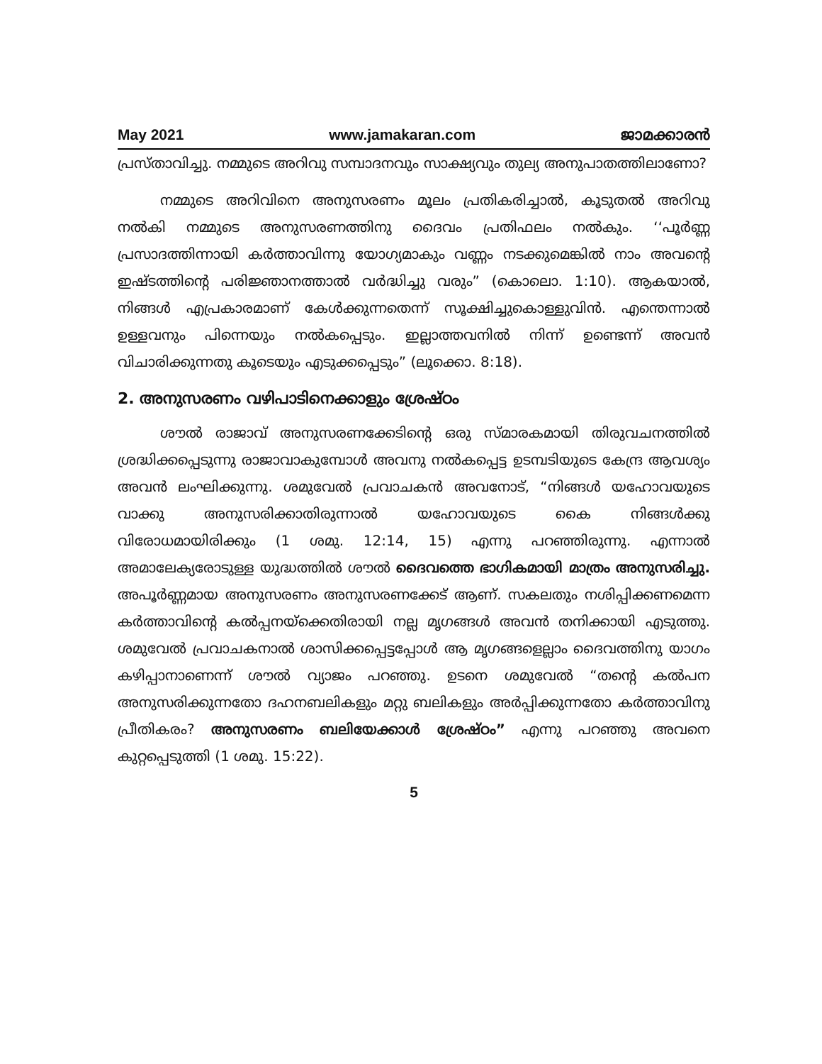May 2021 www.jamakaran.com ജാമക്കാരൻ
പ്രസ്താവിച്ചു. നമ്മുടെ അറിവു സമ്പാദനവും സാക്ഷ്യവും തുല്യ അനുപാതത്തിലാണോ?
നമ്മുടെ അറിവിനെ അനുസരണം മൂലം പ്രതികരിച്ചാൽ, കൂടുതൽ അറിവു നൽകി നമ്മുടെ അനുസരണത്തിനു ദൈവം പ്രതിഫലം നൽകും. ‘‘പൂർണ്ണ പ്രസാദത്തിന്നായി കർത്താവിന്നു യോഗ്യമാകും വണ്ണം നടക്കുമെങ്കിൽ നാം അവന്റെ ഇഷ്ടത്തിന്റെ പരിജ്ഞാനത്താൽ വർദ്ധിച്ചു വരും” (കൊലൊ. 1:10). ആകയാൽ, നിങ്ങൾ എപ്രകാരമാണ് കേൾക്കുന്നതെന്ന് സൂക്ഷിച്ചുകൊള്ളുവിൻ. എന്തെന്നാൽ ഉള്ളവനും പിന്നെയും നൽകപ്പെടും. ഇല്ലാത്തവനിൽ നിന്ന് ഉണ്ടെന്ന് അവൻ വിചാരിക്കുന്നതു കൂടെയും എടുക്കപ്പെടും” (ലൂക്കൊ. 8:18).
2. അനുസരണം വഴിപാടിനെക്കാളും ശ്രേഷ്ഠം
ശൗൽ രാജാവ് അനുസരണക്കേടിന്റെ ഒരു സ്മാരകമായി തിരുവചനത്തിൽ ശ്രദ്ധിക്കപ്പെടുന്നു രാജാവാകുമ്പോൾ അവനു നൽകപ്പെട്ട ഉടമ്പടിയുടെ കേന്ദ്ര ആവശ്യം അവൻ ലംഘിക്കുന്നു. ശമുവേൽ പ്രവാചകൻ അവനോട്, “നിങ്ങൾ യഹോവയുടെ വാക്കു അനുസരിക്കാതിരുന്നാൽ യഹോവയുടെ കൈ നിങ്ങൾക്കു വിരോധമായിരിക്കും (1 ശമു. 12:14, 15) എന്നു പറഞ്ഞിരുന്നു. എന്നാൽ അമാലേക്യരോടുള്ള യുദ്ധത്തിൽ ശൗൽ ദൈവത്തെ ഭാഗികമായി മാത്രം അനുസരിച്ചു. അപൂർണ്ണമായ അനുസരണം അനുസരണക്കേട് ആണ്. സകലതും നശിപ്പിക്കണമെന്ന കർത്താവിന്റെ കൽപ്പനയ്ക്കെതിരായി നല്ല മൃഗങ്ങൾ അവൻ തനിക്കായി എടുത്തു. ശമുവേൽ പ്രവാചകനാൽ ശാസിക്കപ്പെട്ടപ്പോൾ ആ മൃഗങ്ങളെല്ലാം ദൈവത്തിനു യാഗം കഴിപ്പാനാണെന്ന് ശൗൽ വ്യാജം പറഞ്ഞു. ഉടനെ ശമുവേൽ “തന്റെ കൽപന അനുസരിക്കുന്നതോ ദഹനബലികളും മറ്റു ബലികളും അർപ്പിക്കുന്നതോ കർത്താവിനു പ്രീതികരം? അനുസരണം ബലിയേക്കാൾ ശ്രേഷ്ഠം” എന്നു പറഞ്ഞു അവനെ കുറ്റപ്പെടുത്തി (1 ശമു. 15:22).
5